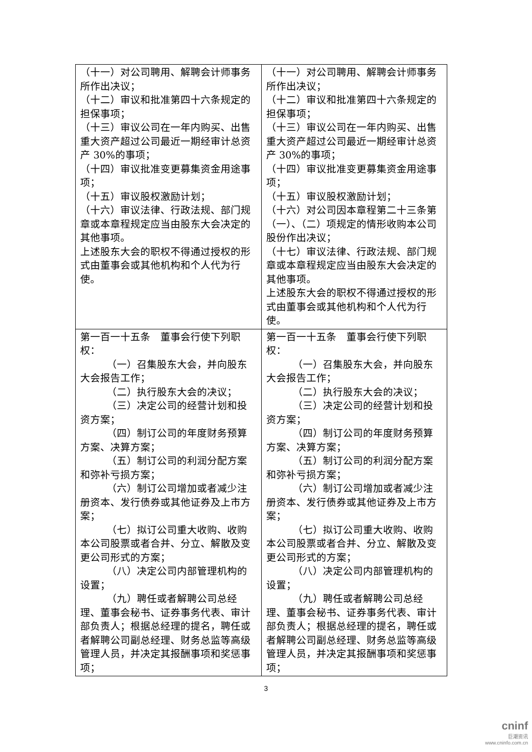| （十一）对公司聘用、解聘会计师事务所作出决议； （十二）审议和批准第四十六条规定的担保事项； （十三）审议公司在一年内购买、出售重大资产超过公司最近一期经审计总资产 30%的事项； （十四）审议批准变更募集资金用途事项； （十五）审议股权激励计划； （十六）审议法律、行政法规、部门规章或本章程规定应当由股东大会决定的其他事项。 上述股东大会的职权不得通过授权的形式由董事会或其他机构和个人代为行使。 | （十一）对公司聘用、解聘会计师事务所作出决议； （十二）审议和批准第四十六条规定的担保事项； （十三）审议公司在一年内购买、出售重大资产超过公司最近一期经审计总资产 30%的事项； （十四）审议批准变更募集资金用途事项； （十五）审议股权激励计划； （十六）对公司因本章程第二十三条第（一）、（二）项规定的情形收购本公司股份作出决议； （十七）审议法律、行政法规、部门规章或本章程规定应当由股东大会决定的其他事项。 上述股东大会的职权不得通过授权的形式由董事会或其他机构和个人代为行使。 |
| 第一百一十五条 董事会行使下列职权： （一）召集股东大会，并向股东大会报告工作； （二）执行股东大会的决议； （三）决定公司的经营计划和投资方案； （四）制订公司的年度财务预算方案、决算方案； （五）制订公司的利润分配方案和弥补亏损方案； （六）制订公司增加或者减少注册资本、发行债券或其他证券及上市方案； （七）拟订公司重大收购、收购本公司股票或者合并、分立、解散及变更公司形式的方案； （八）决定公司内部管理机构的设置； （九）聘任或者解聘公司总经理、董事会秘书、证券事务代表、审计部负责人；根据总经理的提名，聘任或者解聘公司副总经理、财务总监等高级管理人员，并决定其报酬事项和奖惩事项； | 第一百一十五条 董事会行使下列职权： （一）召集股东大会，并向股东大会报告工作； （二）执行股东大会的决议； （三）决定公司的经营计划和投资方案； （四）制订公司的年度财务预算方案、决算方案； （五）制订公司的利润分配方案和弥补亏损方案； （六）制订公司增加或者减少注册资本、发行债券或其他证券及上市方案； （七）拟订公司重大收购、收购本公司股票或者合并、分立、解散及变更公司形式的方案； （八）决定公司内部管理机构的设置； （九）聘任或者解聘公司总经理、董事会秘书、证券事务代表、审计部负责人；根据总经理的提名，聘任或者解聘公司副总经理、财务总监等高级管理人员，并决定其报酬事项和奖惩事项； |
3
cninf
巨潮资讯
www.cninfo.com.cn